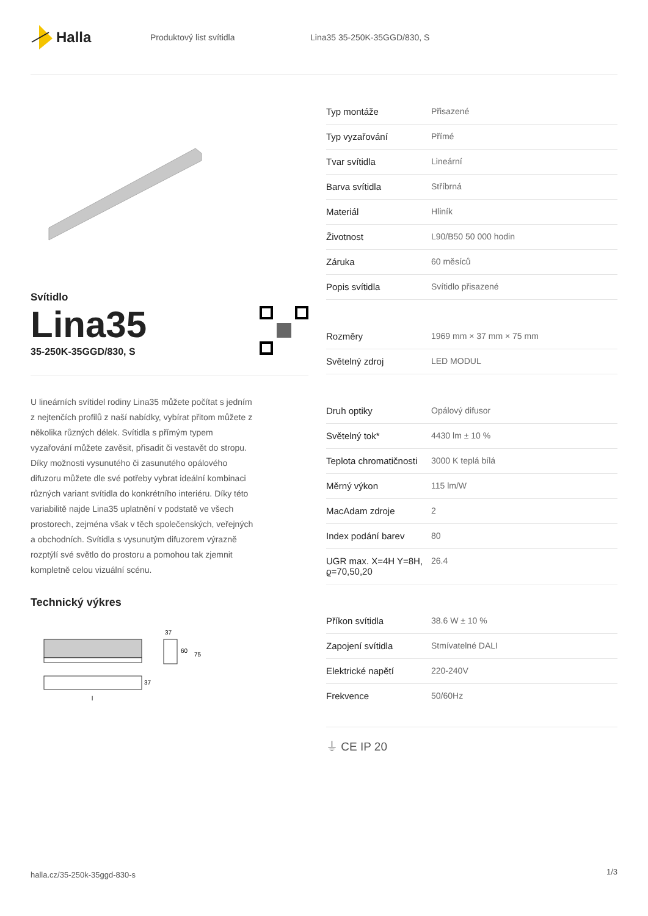Halla
Produktový list svítidla Lina35 35-250K-35GGD/830, S
Svítidlo
Lina35
35-250K-35GGD/830, S
U lineárních svítidel rodiny Lina35 můžete počítat s jedním z nejtenčích profilů z naší nabídky, vybírat přitom můžete z několika různých délek. Svítidla s přímým typem vyzařování můžete zavěsit, přisadit či vestavět do stropu. Díky možnosti vysunutého či zasunutého opálového difuzoru můžete dle své potřeby vybrat ideální kombinaci různých variant svítidla do konkrétního interiéru. Díky této variabilitě najde Lina35 uplatnění v podstatě ve všech prostorech, zejména však v těch společenských, veřejných a obchodních. Svítidla s vysunutým difuzorem výrazně rozptýlí své světlo do prostoru a pomohou tak zjemnit kompletně celou vizuální scénu.
Technický výkres
37
60
75
37
l
| Typ montáže | Přisazené |
| Typ vyzařování | Přímé |
| Tvar svítidla | Lineární |
| Barva svítidla | Stříbrná |
| Materiál | Hliník |
| Životnost | L90/B50 50 000 hodin |
| Záruka | 60 měsíců |
| Popis svítidla | Svítidlo přisazené |
| Rozměry | 1969 mm × 37 mm × 75 mm |
| Světelný zdroj | LED MODUL |
| Druh optiky | Opálový difusor |
| Světelný tok* | 4430 lm ± 10 % |
| Teplota chromatičnosti | 3000 K teplá bílá |
| Měrný výkon | 115 lm/W |
| MacAdam zdroje | 2 |
| Index podání barev | 80 |
| UGR max. X=4H Y=8H, ϱ=70,50,20 | 26.4 |
| Příkon svítidla | 38.6 W ± 10 % |
| Zapojení svítidla | Stmívatelné DALI |
| Elektrické napětí | 220-240V |
| Frekvence | 50/60Hz |
⏚ CE IP 20
halla.cz/35-250k-35ggd-830-s
1/3